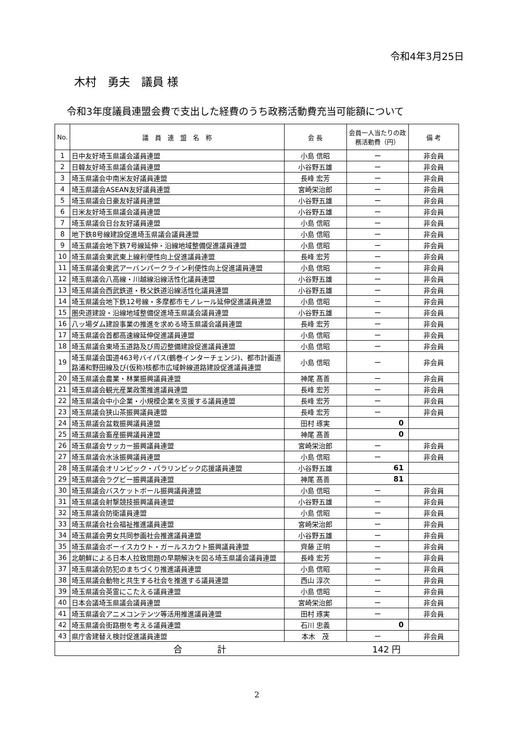令和4年3月25日
木村　勇夫　議員 様
令和3年度議員連盟会費で支出した経費のうち政務活動費充当可能額について
| No. | 議 員 連 盟 名 称 | 会 長 | 会員一人当たりの政務活動費（円） | 備 考 |
| --- | --- | --- | --- | --- |
| 1 | 日中友好埼玉県議会議員連盟 | 小島 信昭 | ー | 非会員 |
| 2 | 日韓友好埼玉県議会議員連盟 | 小谷野五雄 | ー | 非会員 |
| 3 | 埼玉県議会中南米友好議員連盟 | 長峰 宏芳 | ー | 非会員 |
| 4 | 埼玉県議会ASEAN友好議員連盟 | 宮崎栄治郎 | ー | 非会員 |
| 5 | 埼玉県議会日豪友好議員連盟 | 小谷野五雄 | ー | 非会員 |
| 6 | 日米友好埼玉県議会議員連盟 | 小谷野五雄 | ー | 非会員 |
| 7 | 埼玉県議会日台友好議員連盟 | 小島 信昭 | ー | 非会員 |
| 8 | 地下鉄8号線建設促進埼玉県議会議員連盟 | 小島 信昭 | ー | 非会員 |
| 9 | 埼玉県議会地下鉄7号線延伸・沿線地域整備促進議員連盟 | 小島 信昭 | ー | 非会員 |
| 10 | 埼玉県議会東武東上線利便性向上促進議員連盟 | 長峰 宏芳 | ー | 非会員 |
| 11 | 埼玉県議会東武アーバンパークライン利便性向上促進議員連盟 | 小島 信昭 | ー | 非会員 |
| 12 | 埼玉県議会八高線・川越線沿線活性化議員連盟 | 小谷野五雄 | ー | 非会員 |
| 13 | 埼玉県議会西武鉄道・秩父鉄道沿線活性化議員連盟 | 小谷野五雄 | ー | 非会員 |
| 14 | 埼玉県議会地下鉄12号線・多摩都市モノレール延伸促進議員連盟 | 小島 信昭 | ー | 非会員 |
| 15 | 圏央道建設・沿線地域整備促進埼玉県議会議員連盟 | 小谷野五雄 | ー | 非会員 |
| 16 | 八ッ場ダム建設事業の推進を求める埼玉県議会議員連盟 | 長峰 宏芳 | ー | 非会員 |
| 17 | 埼玉県議会首都高速線延伸促進議員連盟 | 小島 信昭 | ー | 非会員 |
| 18 | 埼玉県議会東埼玉道路及び周辺整備建設促進議員連盟 | 小島 信昭 | ー | 非会員 |
| 19 | 埼玉県議会国道463号バイパス(鶴巻インターチェンジ)、都市計画道路浦和野田線及び(仮称)核都市広域幹線道路建設促進議員連盟 | 小島 信昭 | ー | 非会員 |
| 20 | 埼玉県議会農業・林業振興議員連盟 | 神尾 髙善 | ー | 非会員 |
| 21 | 埼玉県議会観光産業政策推進議員連盟 | 長峰 宏芳 | ー | 非会員 |
| 22 | 埼玉県議会中小企業・小規模企業を支援する議員連盟 | 長峰 宏芳 | ー | 非会員 |
| 23 | 埼玉県議会狭山茶振興議員連盟 | 長峰 宏芳 | ー | 非会員 |
| 24 | 埼玉県議会盆栽振興議員連盟 | 田村 琢実 | 0 | |
| 25 | 埼玉県議会畜産振興議員連盟 | 神尾 髙善 | 0 | |
| 26 | 埼玉県議会サッカー振興議員連盟 | 宮崎栄治郎 | ー | 非会員 |
| 27 | 埼玉県議会水泳振興議員連盟 | 小島 信昭 | ー | 非会員 |
| 28 | 埼玉県議会オリンピック・パラリンピック応援議員連盟 | 小谷野五雄 | 61 | |
| 29 | 埼玉県議会ラグビー振興議員連盟 | 神尾 髙善 | 81 | |
| 30 | 埼玉県議会バスケットボール振興議員連盟 | 小島 信昭 | ー | 非会員 |
| 31 | 埼玉県議会射撃競技振興議員連盟 | 小谷野五雄 | ー | 非会員 |
| 32 | 埼玉県議会防衛議員連盟 | 小島 信昭 | ー | 非会員 |
| 33 | 埼玉県議会社会福祉推進議員連盟 | 宮崎栄治郎 | ー | 非会員 |
| 34 | 埼玉県議会男女共同参画社会推進議員連盟 | 小谷野五雄 | ー | 非会員 |
| 35 | 埼玉県議会ボーイスカウト・ガールスカウト振興議員連盟 | 齊藤 正明 | ー | 非会員 |
| 36 | 北朝鮮による日本人拉致問題の早期解決を図る埼玉県議会議員連盟 | 長峰 宏芳 | ー | 非会員 |
| 37 | 埼玉県議会防犯のまちづくり推進議員連盟 | 小島 信昭 | ー | 非会員 |
| 38 | 埼玉県議会動物と共生する社会を推進する議員連盟 | 西山 淳次 | ー | 非会員 |
| 39 | 埼玉県議会英霊にこたえる議員連盟 | 小島 信昭 | ー | 非会員 |
| 40 | 日本会議埼玉県議会議員連盟 | 宮崎栄治郎 | ー | 非会員 |
| 41 | 埼玉県議会アニメコンテンツ等活用推進議員連盟 | 田村 琢実 | ー | 非会員 |
| 42 | 埼玉県議会街路樹を考える議員連盟 | 石川 忠義 | 0 | |
| 43 | 県庁舎建替え検討促進議員連盟 | 本木 茂 | ー | 非会員 |
| 合 計 142 円 | | | | |
2